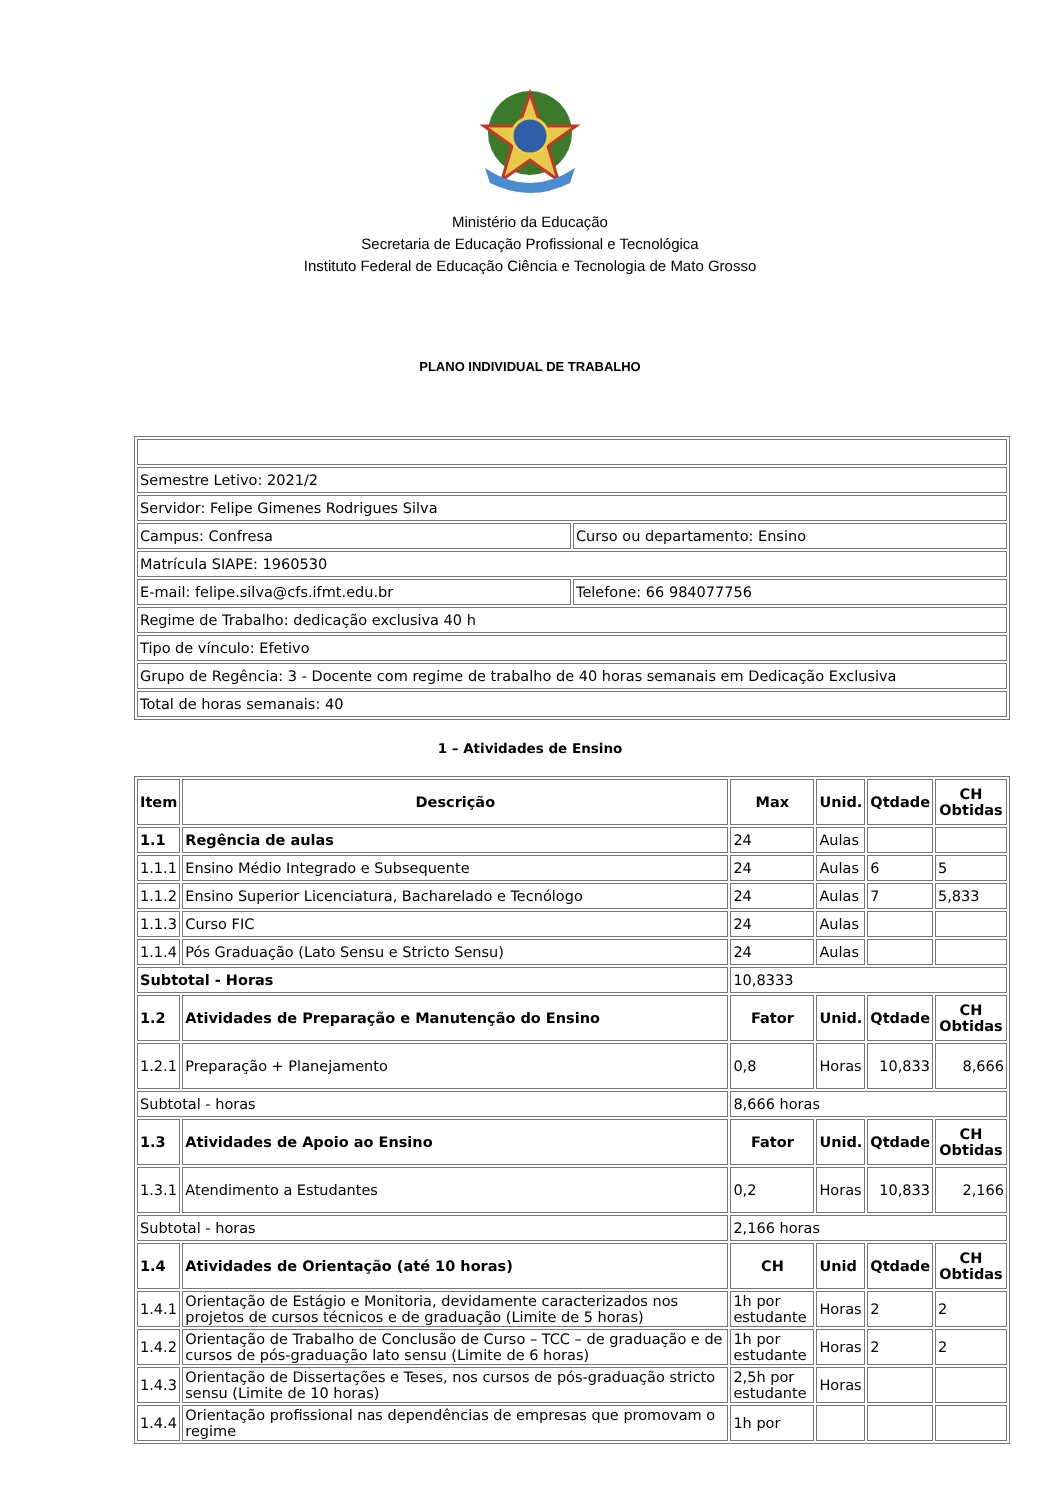Ministério da Educação
Secretaria de Educação Profissional e Tecnológica
Instituto Federal de Educação Ciência e Tecnologia de Mato Grosso
PLANO INDIVIDUAL DE TRABALHO
| Semestre Letivo: 2021/2 | |
| Servidor: Felipe Gimenes Rodrigues Silva | |
| Campus: Confresa | Curso ou departamento: Ensino |
| Matrícula SIAPE: 1960530 | |
| E-mail: felipe.silva@cfs.ifmt.edu.br | Telefone: 66 984077756 |
| Regime de Trabalho: dedicação exclusiva 40 h | |
| Tipo de vínculo: Efetivo | |
| Grupo de Regência: 3 - Docente com regime de trabalho de 40 horas semanais em Dedicação Exclusiva | |
| Total de horas semanais: 40 | |
1 – Atividades de Ensino
| Item | Descrição | Max | Unid. | Qtdade | CH Obtidas |
| --- | --- | --- | --- | --- | --- |
| 1.1 | Regência de aulas | 24 | Aulas | | |
| 1.1.1 | Ensino Médio Integrado e Subsequente | 24 | Aulas | 6 | 5 |
| 1.1.2 | Ensino Superior Licenciatura, Bacharelado e Tecnólogo | 24 | Aulas | 7 | 5,833 |
| 1.1.3 | Curso FIC | 24 | Aulas | | |
| 1.1.4 | Pós Graduação (Lato Sensu e Stricto Sensu) | 24 | Aulas | | |
| Subtotal - Horas | | 10,8333 | | | |
| 1.2 | Atividades de Preparação e Manutenção do Ensino | Fator | Unid. | Qtdade | CH Obtidas |
| 1.2.1 | Preparação + Planejamento | 0,8 | Horas | 10,833 | 8,666 |
| Subtotal - horas | | 8,666 horas | | | |
| 1.3 | Atividades de Apoio ao Ensino | Fator | Unid. | Qtdade | CH Obtidas |
| 1.3.1 | Atendimento a Estudantes | 0,2 | Horas | 10,833 | 2,166 |
| Subtotal - horas | | 2,166 horas | | | |
| 1.4 | Atividades de Orientação (até 10 horas) | CH | Unid | Qtdade | CH Obtidas |
| 1.4.1 | Orientação de Estágio e Monitoria, devidamente caracterizados nos projetos de cursos técnicos e de graduação (Limite de 5 horas) | 1h por estudante | Horas | 2 | 2 |
| 1.4.2 | Orientação de Trabalho de Conclusão de Curso – TCC – de graduação e de cursos de pós-graduação lato sensu (Limite de 6 horas) | 1h por estudante | Horas | 2 | 2 |
| 1.4.3 | Orientação de Dissertações e Teses, nos cursos de pós-graduação stricto sensu (Limite de 10 horas) | 2,5h por estudante | Horas | | |
| 1.4.4 | Orientação profissional nas dependências de empresas que promovam o regime | 1h por | | | |